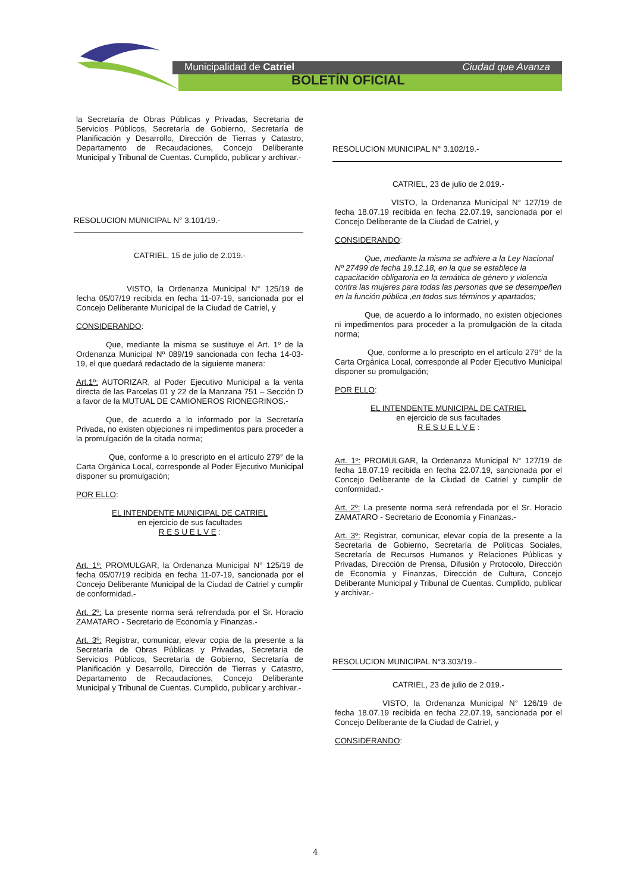Municipalidad de Catriel Ciudad que Avanza
BOLETÍN OFICIAL
la Secretaría de Obras Públicas y Privadas, Secretaria de Servicios Públicos, Secretaría de Gobierno, Secretaría de Planificación y Desarrollo, Dirección de Tierras y Catastro, Departamento de Recaudaciones, Concejo Deliberante Municipal y Tribunal de Cuentas. Cumplido, publicar y archivar.-
RESOLUCION MUNICIPAL N° 3.101/19.-
CATRIEL, 15 de julio de 2.019.-
VISTO, la Ordenanza Municipal N° 125/19 de fecha 05/07/19 recibida en fecha 11-07-19, sancionada por el Concejo Deliberante Municipal de la Ciudad de Catriel, y
CONSIDERANDO:
Que, mediante la misma se sustituye el Art. 1º de la Ordenanza Municipal Nº 089/19 sancionada con fecha 14-03-19, el que quedará redactado de la siguiente manera:
Art.1º: AUTORIZAR, al Poder Ejecutivo Municipal a la venta directa de las Parcelas 01 y 22 de la Manzana 751 – Sección D a favor de la MUTUAL DE CAMIONEROS RIONEGRINOS.-
Que, de acuerdo a lo informado por la Secretaría Privada, no existen objeciones ni impedimentos para proceder a la promulgación de la citada norma;
Que, conforme a lo prescripto en el artículo 279° de la Carta Orgánica Local, corresponde al Poder Ejecutivo Municipal disponer su promulgación;
POR ELLO:
EL INTENDENTE MUNICIPAL DE CATRIEL
en ejercicio de sus facultades
R E S U E L V E :
Art. 1º: PROMULGAR, la Ordenanza Municipal N° 125/19 de fecha 05/07/19 recibida en fecha 11-07-19, sancionada por el Concejo Deliberante Municipal de la Ciudad de Catriel y cumplir de conformidad.-
Art. 2º: La presente norma será refrendada por el Sr. Horacio ZAMATARO - Secretario de Economía y Finanzas.-
Art. 3º: Registrar, comunicar, elevar copia de la presente a la Secretaría de Obras Públicas y Privadas, Secretaria de Servicios Públicos, Secretaría de Gobierno, Secretaría de Planificación y Desarrollo, Dirección de Tierras y Catastro, Departamento de Recaudaciones, Concejo Deliberante Municipal y Tribunal de Cuentas. Cumplido, publicar y archivar.-
RESOLUCION MUNICIPAL N° 3.102/19.-
CATRIEL, 23 de julio de 2.019.-
VISTO, la Ordenanza Municipal N° 127/19 de fecha 18.07.19 recibida en fecha 22.07.19, sancionada por el Concejo Deliberante de la Ciudad de Catriel, y
CONSIDERANDO:
Que, mediante la misma se adhiere a la Ley Nacional Nº 27499 de fecha 19.12.18, en la que se establece la capacitación obligatoria en la temática de género y violencia contra las mujeres para todas las personas que se desempeñen en la función pública ,en todos sus términos y apartados;
Que, de acuerdo a lo informado, no existen objeciones ni impedimentos para proceder a la promulgación de la citada norma;
Que, conforme a lo prescripto en el artículo 279° de la Carta Orgánica Local, corresponde al Poder Ejecutivo Municipal disponer su promulgación;
POR ELLO:
EL INTENDENTE MUNICIPAL DE CATRIEL
en ejercicio de sus facultades
R E S U E L V E :
Art. 1º: PROMULGAR, la Ordenanza Municipal N° 127/19 de fecha 18.07.19 recibida en fecha 22.07.19, sancionada por el Concejo Deliberante de la Ciudad de Catriel y cumplir de conformidad.-
Art. 2º: La presente norma será refrendada por el Sr. Horacio ZAMATARO - Secretario de Economía y Finanzas.-
Art. 3º: Registrar, comunicar, elevar copia de la presente a la Secretaría de Gobierno, Secretaría de Políticas Sociales, Secretaría de Recursos Humanos y Relaciones Públicas y Privadas, Dirección de Prensa, Difusión y Protocolo, Dirección de Economía y Finanzas, Dirección de Cultura, Concejo Deliberante Municipal y Tribunal de Cuentas. Cumplido, publicar y archivar.-
RESOLUCION MUNICIPAL N°3.303/19.-
CATRIEL, 23 de julio de 2.019.-
VISTO, la Ordenanza Municipal N° 126/19 de fecha 18.07.19 recibida en fecha 22.07.19, sancionada por el Concejo Deliberante de la Ciudad de Catriel, y
CONSIDERANDO:
4